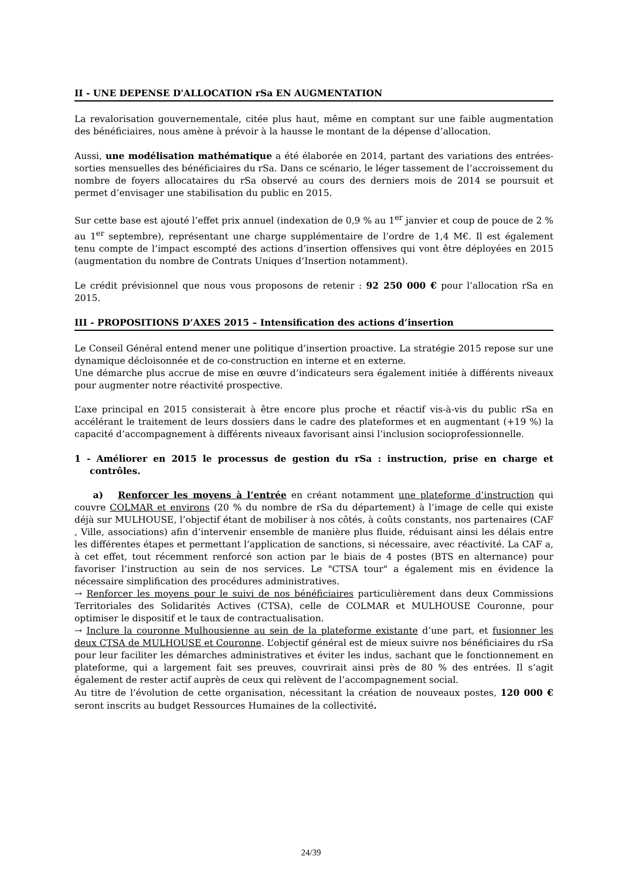II - UNE DEPENSE D'ALLOCATION rSa EN AUGMENTATION
La revalorisation gouvernementale, citée plus haut, même en comptant sur une faible augmentation des bénéficiaires, nous amène à prévoir à la hausse le montant de la dépense d’allocation.
Aussi, une modélisation mathématique a été élaborée en 2014, partant des variations des entrées-sorties mensuelles des bénéficiaires du rSa. Dans ce scénario, le léger tassement de l’accroissement du nombre de foyers allocataires du rSa observé au cours des derniers mois de 2014 se poursuit et permet d’envisager une stabilisation du public en 2015.
Sur cette base est ajouté l’effet prix annuel (indexation de 0,9 % au 1<sup>er</sup> janvier et coup de pouce de 2 % au 1<sup>er</sup> septembre), représentant une charge supplémentaire de l’ordre de 1,4 M€. Il est également tenu compte de l’impact escompté des actions d’insertion offensives qui vont être déployées en 2015 (augmentation du nombre de Contrats Uniques d’Insertion notamment).
Le crédit prévisionnel que nous vous proposons de retenir : 92 250 000 € pour l’allocation rSa en 2015.
III - PROPOSITIONS D’AXES 2015 – Intensification des actions d’insertion
Le Conseil Général entend mener une politique d’insertion proactive. La stratégie 2015 repose sur une dynamique décloisonnée et de co-construction en interne et en externe.
Une démarche plus accrue de mise en œuvre d’indicateurs sera également initiée à différents niveaux pour augmenter notre réactivité prospective.
L’axe principal en 2015 consisterait à être encore plus proche et réactif vis-à-vis du public rSa en accélérant le traitement de leurs dossiers dans le cadre des plateformes et en augmentant (+19 %) la capacité d’accompagnement à différents niveaux favorisant ainsi l’inclusion socioprofessionnelle.
1 - Améliorer en 2015 le processus de gestion du rSa : instruction, prise en charge et contrôles.
a) Renforcer les moyens à l’entrée en créant notamment une plateforme d’instruction qui couvre COLMAR et environs (20 % du nombre de rSa du département) à l’image de celle qui existe déjà sur MULHOUSE, l’objectif étant de mobiliser à nos côtés, à coûts constants, nos partenaires (CAF , Ville, associations) afin d’intervenir ensemble de manière plus fluide, réduisant ainsi les délais entre les différentes étapes et permettant l’application de sanctions, si nécessaire, avec réactivité. La CAF a, à cet effet, tout récemment renforcé son action par le biais de 4 postes (BTS en alternance) pour favoriser l’instruction au sein de nos services. Le "CTSA tour" a également mis en évidence la nécessaire simplification des procédures administratives.
→ Renforcer les moyens pour le suivi de nos bénéficiaires particulièrement dans deux Commissions Territoriales des Solidarités Actives (CTSA), celle de COLMAR et MULHOUSE Couronne, pour optimiser le dispositif et le taux de contractualisation.
→ Inclure la couronne Mulhousienne au sein de la plateforme existante d’une part, et fusionner les deux CTSA de MULHOUSE et Couronne. L’objectif général est de mieux suivre nos bénéficiaires du rSa pour leur faciliter les démarches administratives et éviter les indus, sachant que le fonctionnement en plateforme, qui a largement fait ses preuves, couvrirait ainsi près de 80 % des entrées. Il s’agit également de rester actif auprès de ceux qui relèvent de l’accompagnement social.
Au titre de l’évolution de cette organisation, nécessitant la création de nouveaux postes, 120 000 € seront inscrits au budget Ressources Humaines de la collectivité.
24/39